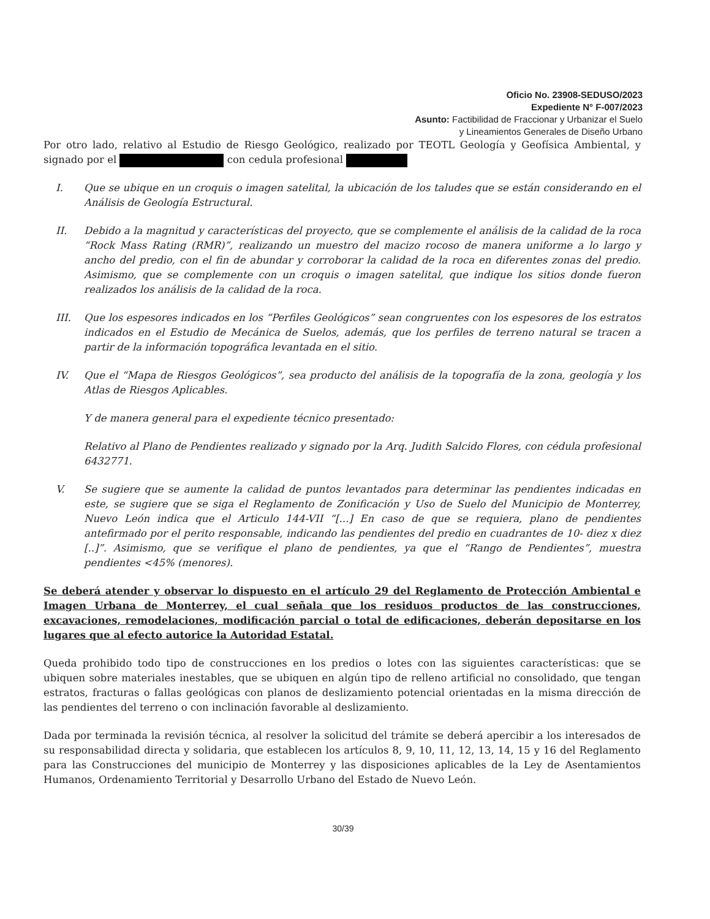Oficio No. 23908-SEDUSO/2023
Expediente N° F-007/2023
Asunto: Factibilidad de Fraccionar y Urbanizar el Suelo
y Lineamientos Generales de Diseño Urbano
Por otro lado, relativo al Estudio de Riesgo Geológico, realizado por TEOTL Geología y Geofísica Ambiental, y signado por el con cedula profesional
I. Que se ubique en un croquis o imagen satelital, la ubicación de los taludes que se están considerando en el Análisis de Geología Estructural.
II. Debido a la magnitud y características del proyecto, que se complemente el análisis de la calidad de la roca “Rock Mass Rating (RMR)”, realizando un muestro del macizo rocoso de manera uniforme a lo largo y ancho del predio, con el fin de abundar y corroborar la calidad de la roca en diferentes zonas del predio. Asimismo, que se complemente con un croquis o imagen satelital, que indique los sitios donde fueron realizados los análisis de la calidad de la roca.
III. Que los espesores indicados en los “Perfiles Geológicos” sean congruentes con los espesores de los estratos indicados en el Estudio de Mecánica de Suelos, además, que los perfiles de terreno natural se tracen a partir de la información topográfica levantada en el sitio.
IV. Que el “Mapa de Riesgos Geológicos”, sea producto del análisis de la topografía de la zona, geología y los Atlas de Riesgos Aplicables.
Y de manera general para el expediente técnico presentado:
Relativo al Plano de Pendientes realizado y signado por la Arq. Judith Salcido Flores, con cédula profesional 6432771.
V. Se sugiere que se aumente la calidad de puntos levantados para determinar las pendientes indicadas en este, se sugiere que se siga el Reglamento de Zonificación y Uso de Suelo del Municipio de Monterrey, Nuevo León indica que el Articulo 144-VII “[...] En caso de que se requiera, plano de pendientes antefirmado por el perito responsable, indicando las pendientes del predio en cuadrantes de 10- diez x diez [..]”. Asimismo, que se verifique el plano de pendientes, ya que el “Rango de Pendientes”, muestra pendientes <45% (menores).
Se deberá atender y observar lo dispuesto en el artículo 29 del Reglamento de Protección Ambiental e Imagen Urbana de Monterrey, el cual señala que los residuos productos de las construcciones, excavaciones, remodelaciones, modificación parcial o total de edificaciones, deberán depositarse en los lugares que al efecto autorice la Autoridad Estatal.
Queda prohibido todo tipo de construcciones en los predios o lotes con las siguientes características: que se ubiquen sobre materiales inestables, que se ubiquen en algún tipo de relleno artificial no consolidado, que tengan estratos, fracturas o fallas geológicas con planos de deslizamiento potencial orientadas en la misma dirección de las pendientes del terreno o con inclinación favorable al deslizamiento.
Dada por terminada la revisión técnica, al resolver la solicitud del trámite se deberá apercibir a los interesados de su responsabilidad directa y solidaria, que establecen los artículos 8, 9, 10, 11, 12, 13, 14, 15 y 16 del Reglamento para las Construcciones del municipio de Monterrey y las disposiciones aplicables de la Ley de Asentamientos Humanos, Ordenamiento Territorial y Desarrollo Urbano del Estado de Nuevo León.
30/39